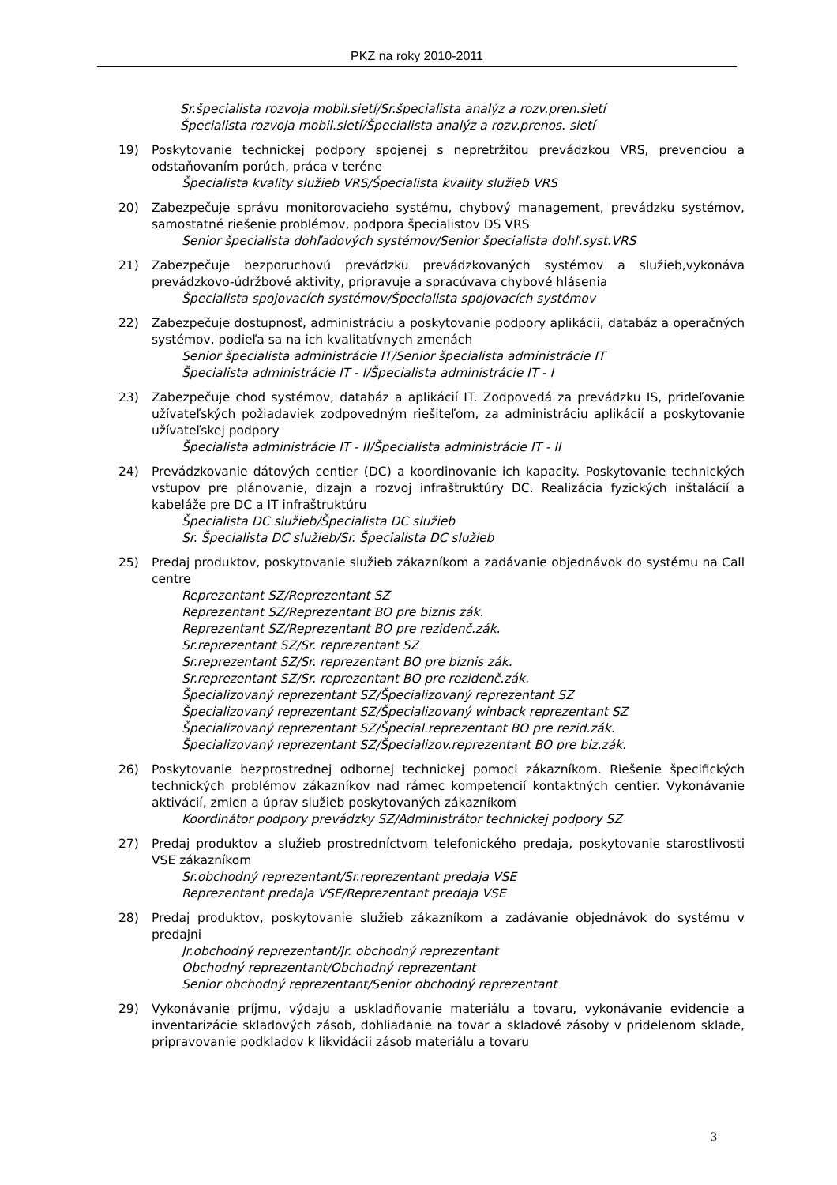PKZ na roky 2010-2011
Sr.špecialista rozvoja mobil.sietí/Sr.špecialista analýz a rozv.pren.sietí
Špecialista rozvoja mobil.sietí/Špecialista analýz a rozv.prenos. sietí
19) Poskytovanie technickej podpory spojenej s nepretržitou prevádzkou VRS, prevenciou a odstaňovaním porúch, práca v teréne
Špecialista kvality služieb VRS/Špecialista kvality služieb VRS
20) Zabezpečuje správu monitorovacieho systému, chybový management, prevádzku systémov, samostatné riešenie problémov, podpora špecialistov DS VRS
Senior špecialista dohľadových systémov/Senior špecialista dohľ.syst.VRS
21) Zabezpečuje bezporuchovú prevádzku prevádzkovaných systémov a služieb,vykonáva prevádzkovo-údržbové aktivity, pripravuje a spracúvava chybové hlásenia
Špecialista spojovacích systémov/Špecialista spojovacích systémov
22) Zabezpečuje dostupnosť, administráciu a poskytovanie podpory aplikácii, databáz a operačných systémov, podieľa sa na ich kvalitatívnych zmenách
Senior špecialista administrácie IT/Senior špecialista administrácie IT
Špecialista administrácie IT - I/Špecialista administrácie IT - I
23) Zabezpečuje chod systémov, databáz a aplikácií IT. Zodpovedá za prevádzku IS, prideľovanie užívateľských požiadaviek zodpovedným riešiteľom, za administráciu aplikácií a poskytovanie užívateľskej podpory
Špecialista administrácie IT - II/Špecialista administrácie IT - II
24) Prevádzkovanie dátových centier (DC) a koordinovanie ich kapacity. Poskytovanie technických vstupov pre plánovanie, dizajn a rozvoj infraštruktúry DC. Realizácia fyzických inštalácií a kabeláže pre DC a IT infraštruktúru
Špecialista DC služieb/Špecialista DC služieb
Sr. Špecialista DC služieb/Sr. Špecialista DC služieb
25) Predaj produktov, poskytovanie služieb zákazníkom a zadávanie objednávok do systému na Call centre
Reprezentant SZ/Reprezentant SZ
Reprezentant SZ/Reprezentant BO pre biznis zák.
Reprezentant SZ/Reprezentant BO pre rezidenč.zák.
Sr.reprezentant SZ/Sr. reprezentant SZ
Sr.reprezentant SZ/Sr. reprezentant BO pre biznis zák.
Sr.reprezentant SZ/Sr. reprezentant BO pre rezidenč.zák.
Špecializovaný reprezentant SZ/Špecializovaný reprezentant SZ
Špecializovaný reprezentant SZ/Špecializovaný winback reprezentant SZ
Špecializovaný reprezentant SZ/Špecial.reprezentant BO pre rezid.zák.
Špecializovaný reprezentant SZ/Špecializov.reprezentant BO pre biz.zák.
26) Poskytovanie bezprostrednej odbornej technickej pomoci zákazníkom. Riešenie špecifických technických problémov zákazníkov nad rámec kompetencií kontaktných centier. Vykonávanie aktivácií, zmien a úprav služieb poskytovaných zákazníkom
Koordinátor podpory prevádzky SZ/Administrátor technickej podpory SZ
27) Predaj produktov a služieb prostredníctvom telefonického predaja, poskytovanie starostlivosti VSE zákazníkom
Sr.obchodný reprezentant/Sr.reprezentant predaja VSE
Reprezentant predaja VSE/Reprezentant predaja VSE
28) Predaj produktov, poskytovanie služieb zákazníkom a zadávanie objednávok do systému v predajni
Jr.obchodný reprezentant/Jr. obchodný reprezentant
Obchodný reprezentant/Obchodný reprezentant
Senior obchodný reprezentant/Senior obchodný reprezentant
29) Vykonávanie príjmu, výdaju a uskladňovanie materiálu a tovaru, vykonávanie evidencie a inventarizácie skladových zásob, dohliadanie na tovar a skladové zásoby v pridelenom sklade, pripravovanie podkladov k likvidácii zásob materiálu a tovaru
3